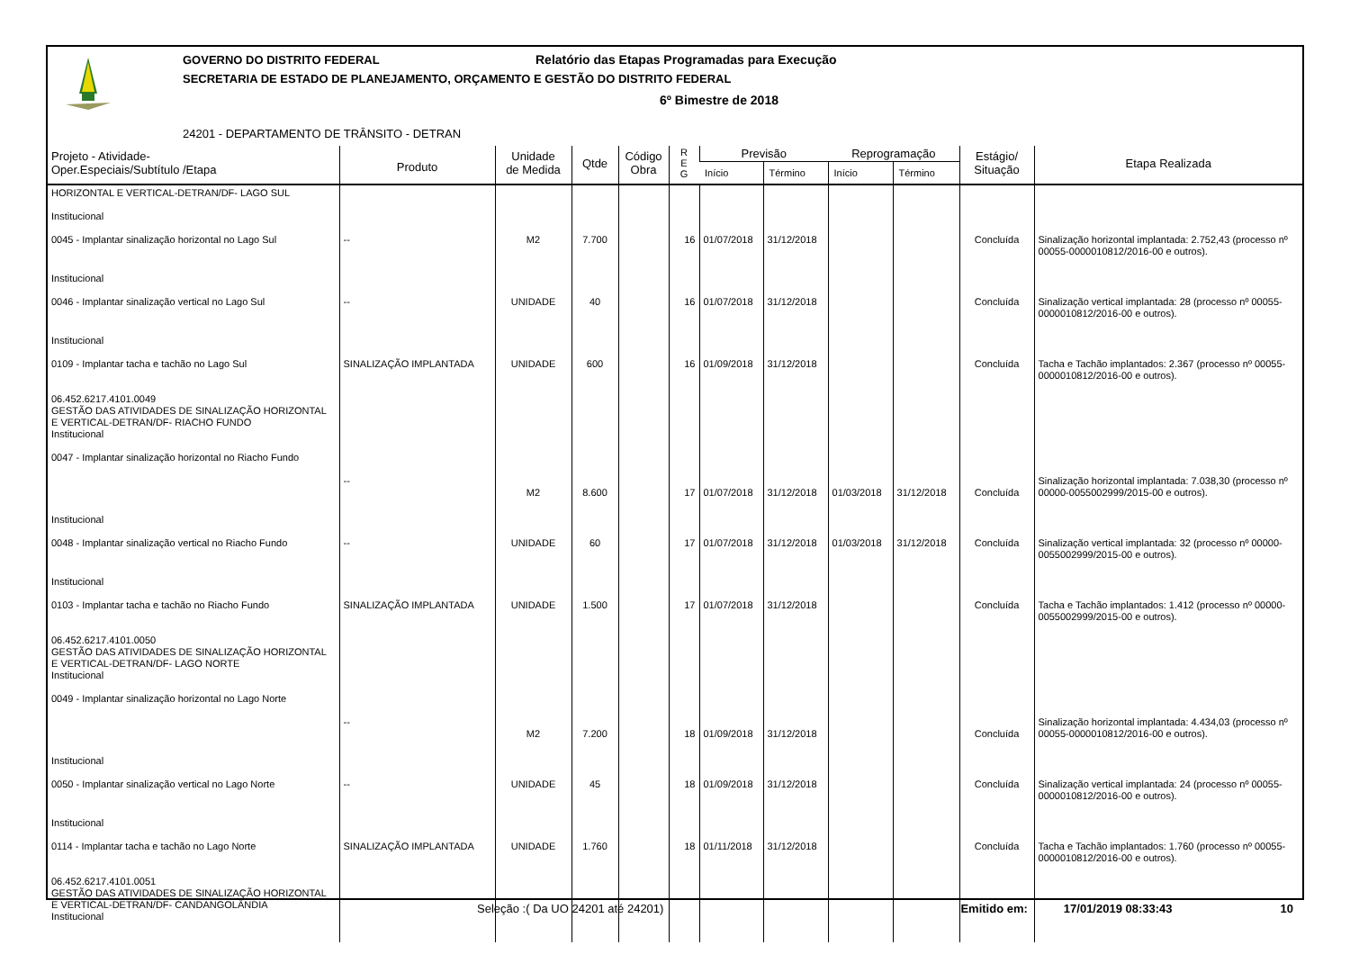GOVERNO DO DISTRITO FEDERAL Relatório das Etapas Programadas para Execução
SECRETARIA DE ESTADO DE PLANEJAMENTO, ORÇAMENTO E GESTÃO DO DISTRITO FEDERAL
6º Bimestre de 2018
24201 - DEPARTAMENTO DE TRÂNSITO - DETRAN
| Projeto - Atividade- Oper.Especiais/Subtítulo /Etapa | Produto | Unidade de Medida | Qtde | Código Obra | R E G | Previsão | | Reprogramação | | Estágio/ Situação | Etapa Realizada |
| --- | --- | --- | --- | --- | --- | --- | --- | --- | --- | --- | --- |
| | | | | | | Início | Término | Início | Término | | |
| HORIZONTAL E VERTICAL-DETRAN/DF- LAGO SUL Institucional 0045 - Implantar sinalização horizontal no Lago Sul | -- | M2 | 7.700 | | 16 | 01/07/2018 | 31/12/2018 | | | Concluída | Sinalização horizontal implantada: 2.752,43 (processo nº 00055-0000010812/2016-00 e outros). |
| Institucional 0046 - Implantar sinalização vertical no Lago Sul | -- | UNIDADE | 40 | | 16 | 01/07/2018 | 31/12/2018 | | | Concluída | Sinalização vertical implantada: 28 (processo nº 00055-0000010812/2016-00 e outros). |
| Institucional 0109 - Implantar tacha e tachão no Lago Sul 06.452.6217.4101.0049 GESTÃO DAS ATIVIDADES DE SINALIZAÇÃO HORIZONTAL E VERTICAL-DETRAN/DF- RIACHO FUNDO Institucional 0047 - Implantar sinalização horizontal no Riacho Fundo | SINALIZAÇÃO IMPLANTADA -- | UNIDADE M2 | 600 8.600 | | 16 17 | 01/09/2018 01/07/2018 | 31/12/2018 31/12/2018 | 01/03/2018 | 31/12/2018 | Concluída Concluída | Tacha e Tachão implantados: 2.367 (processo nº 00055-0000010812/2016-00 e outros). Sinalização horizontal implantada: 7.038,30 (processo nº 00000-0055002999/2015-00 e outros). |
| Institucional 0048 - Implantar sinalização vertical no Riacho Fundo | -- | UNIDADE | 60 | | 17 | 01/07/2018 | 31/12/2018 | 01/03/2018 | 31/12/2018 | Concluída | Sinalização vertical implantada: 32 (processo nº 00000-0055002999/2015-00 e outros). |
| Institucional 0103 - Implantar tacha e tachão no Riacho Fundo 06.452.6217.4101.0050 GESTÃO DAS ATIVIDADES DE SINALIZAÇÃO HORIZONTAL E VERTICAL-DETRAN/DF- LAGO NORTE Institucional 0049 - Implantar sinalização horizontal no Lago Norte | SINALIZAÇÃO IMPLANTADA -- | UNIDADE M2 | 1.500 7.200 | | 17 18 | 01/07/2018 01/09/2018 | 31/12/2018 31/12/2018 | | | Concluída Concluída | Tacha e Tachão implantados: 1.412 (processo nº 00000-0055002999/2015-00 e outros). Sinalização horizontal implantada: 4.434,03 (processo nº 00055-0000010812/2016-00 e outros). |
| Institucional 0050 - Implantar sinalização vertical no Lago Norte | -- | UNIDADE | 45 | | 18 | 01/09/2018 | 31/12/2018 | | | Concluída | Sinalização vertical implantada: 24 (processo nº 00055-0000010812/2016-00 e outros). |
| Institucional 0114 - Implantar tacha e tachão no Lago Norte 06.452.6217.4101.0051 GESTÃO DAS ATIVIDADES DE SINALIZAÇÃO HORIZONTAL E VERTICAL-DETRAN/DF- CANDANGOLÂNDIA Institucional | SINALIZAÇÃO IMPLANTADA | UNIDADE | 1.760 | | 18 | 01/11/2018 | 31/12/2018 | | | Concluída | Tacha e Tachão implantados: 1.760 (processo nº 00055-0000010812/2016-00 e outros). |
Seleção :( Da UO 24201 até 24201) Emitido em: 17/01/2019 08:33:43 10